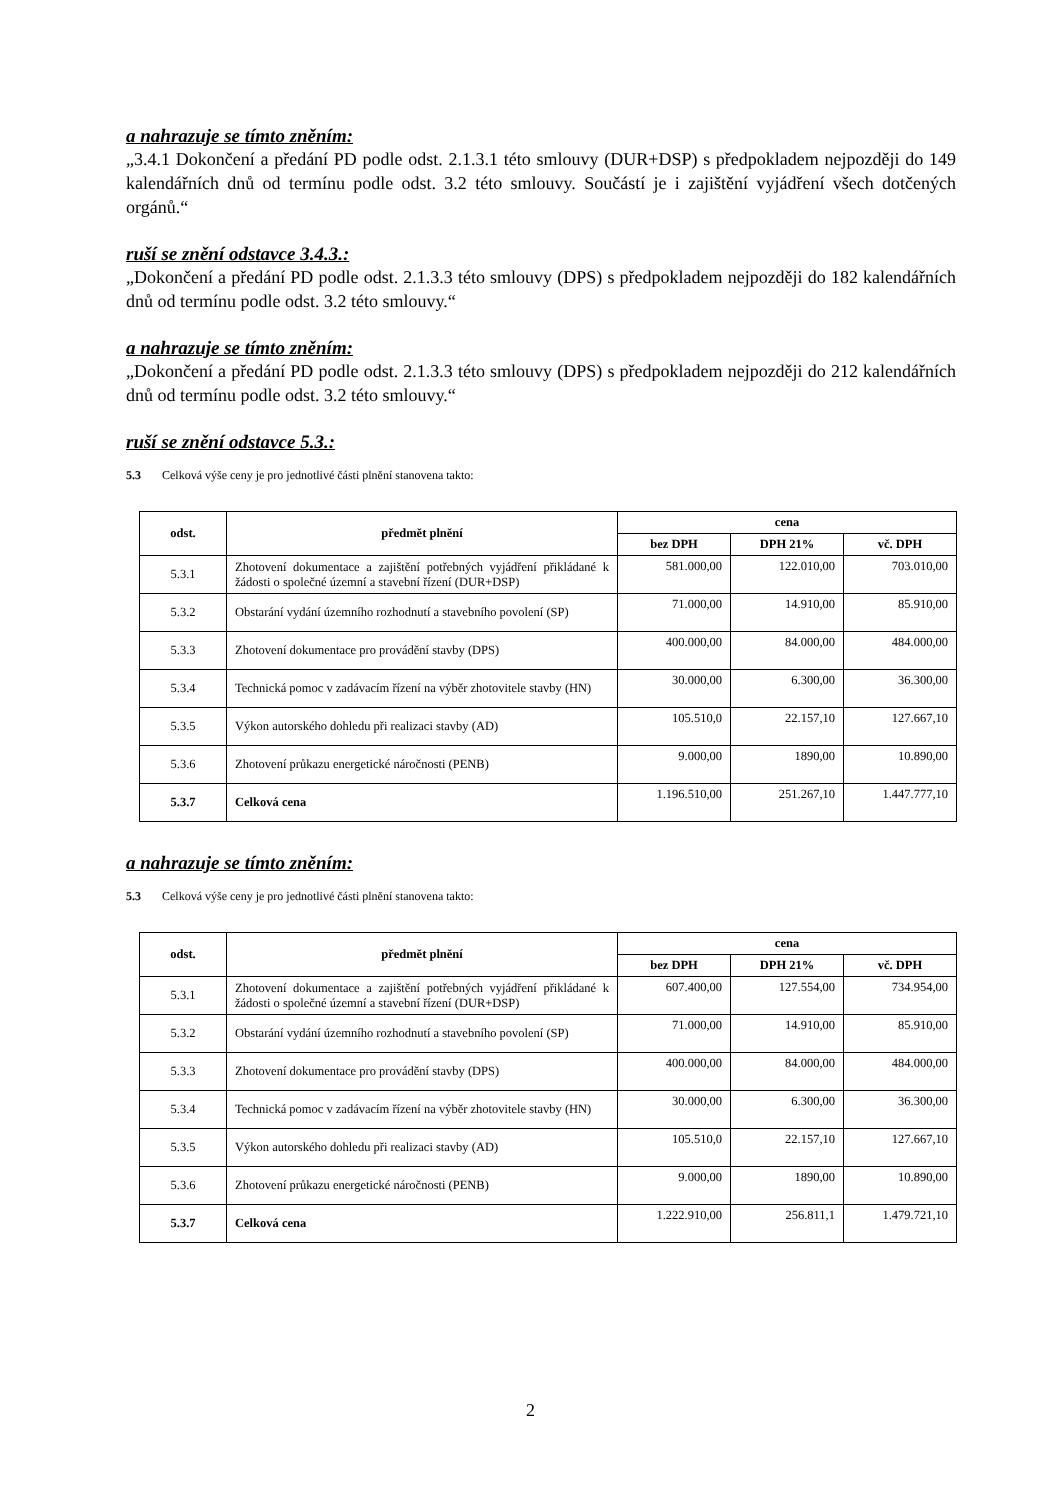a nahrazuje se tímto zněním:
„3.4.1 Dokončení a předání PD podle odst. 2.1.3.1 této smlouvy (DUR+DSP) s předpokladem nejpozději do 149 kalendářních dnů od termínu podle odst. 3.2 této smlouvy. Součástí je i zajištění vyjádření všech dotčených orgánů.“
ruší se znění odstavce 3.4.3.:
„Dokončení a předání PD podle odst. 2.1.3.3 této smlouvy (DPS) s předpokladem nejpozději do 182 kalendářních dnů od termínu podle odst. 3.2 této smlouvy.“
a nahrazuje se tímto zněním:
„Dokončení a předání PD podle odst. 2.1.3.3 této smlouvy (DPS) s předpokladem nejpozději do 212 kalendářních dnů od termínu podle odst. 3.2 této smlouvy.“
ruší se znění odstavce 5.3.:
5.3 Celková výše ceny je pro jednotlivé části plnění stanovena takto:
| odst. | předmět plnění | cena | | |
| --- | --- | --- | --- | --- |
| | | bez DPH | DPH 21% | vč. DPH |
| 5.3.1 | Zhotovení dokumentace a zajištění potřebných vyjádření přikládané k žádosti o společné územní a stavební řízení (DUR+DSP) | 581.000,00 | 122.010,00 | 703.010,00 |
| 5.3.2 | Obstarání vydání územního rozhodnutí a stavebního povolení (SP) | 71.000,00 | 14.910,00 | 85.910,00 |
| 5.3.3 | Zhotovení dokumentace pro provádění stavby (DPS) | 400.000,00 | 84.000,00 | 484.000,00 |
| 5.3.4 | Technická pomoc v zadávacím řízení na výběr zhotovitele stavby (HN) | 30.000,00 | 6.300,00 | 36.300,00 |
| 5.3.5 | Výkon autorského dohledu při realizaci stavby (AD) | 105.510,0 | 22.157,10 | 127.667,10 |
| 5.3.6 | Zhotovení průkazu energetické náročnosti (PENB) | 9.000,00 | 1890,00 | 10.890,00 |
| 5.3.7 | Celková cena | 1.196.510,00 | 251.267,10 | 1.447.777,10 |
a nahrazuje se tímto zněním:
5.3 Celková výše ceny je pro jednotlivé části plnění stanovena takto:
| odst. | předmět plnění | cena | | |
| --- | --- | --- | --- | --- |
| | | bez DPH | DPH 21% | vč. DPH |
| 5.3.1 | Zhotovení dokumentace a zajištění potřebných vyjádření přikládané k žádosti o společné územní a stavební řízení (DUR+DSP) | 607.400,00 | 127.554,00 | 734.954,00 |
| 5.3.2 | Obstarání vydání územního rozhodnutí a stavebního povolení (SP) | 71.000,00 | 14.910,00 | 85.910,00 |
| 5.3.3 | Zhotovení dokumentace pro provádění stavby (DPS) | 400.000,00 | 84.000,00 | 484.000,00 |
| 5.3.4 | Technická pomoc v zadávacím řízení na výběr zhotovitele stavby (HN) | 30.000,00 | 6.300,00 | 36.300,00 |
| 5.3.5 | Výkon autorského dohledu při realizaci stavby (AD) | 105.510,0 | 22.157,10 | 127.667,10 |
| 5.3.6 | Zhotovení průkazu energetické náročnosti (PENB) | 9.000,00 | 1890,00 | 10.890,00 |
| 5.3.7 | Celková cena | 1.222.910,00 | 256.811,1 | 1.479.721,10 |
2